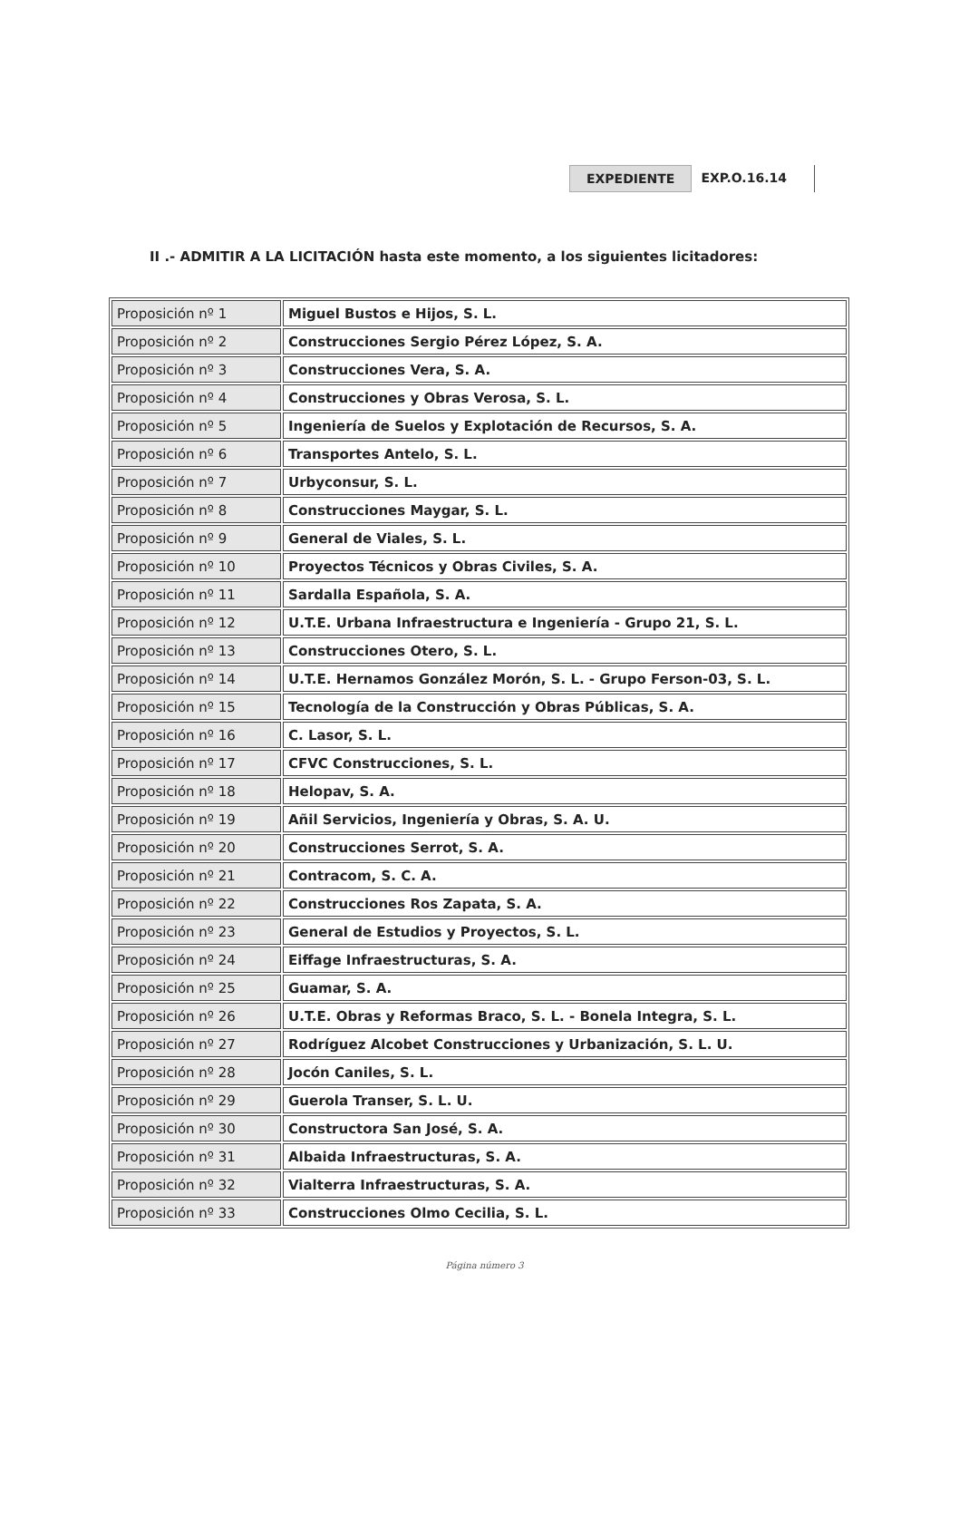EXPEDIENTE EXP.O.16.14
II .- ADMITIR A LA LICITACIÓN hasta este momento, a los siguientes licitadores:
| Proposición nº 1 | Miguel Bustos e Hijos, S. L. |
| Proposición nº 2 | Construcciones Sergio Pérez López, S. A. |
| Proposición nº 3 | Construcciones Vera, S. A. |
| Proposición nº 4 | Construcciones y Obras Verosa, S. L. |
| Proposición nº 5 | Ingeniería de Suelos y Explotación de Recursos, S. A. |
| Proposición nº 6 | Transportes Antelo, S. L. |
| Proposición nº 7 | Urbyconsur, S. L. |
| Proposición nº 8 | Construcciones Maygar, S. L. |
| Proposición nº 9 | General de Viales, S. L. |
| Proposición nº 10 | Proyectos Técnicos y Obras Civiles, S. A. |
| Proposición nº 11 | Sardalla Española, S. A. |
| Proposición nº 12 | U.T.E. Urbana Infraestructura e Ingeniería - Grupo 21, S. L. |
| Proposición nº 13 | Construcciones Otero, S. L. |
| Proposición nº 14 | U.T.E. Hernamos González Morón, S. L. - Grupo Ferson-03, S. L. |
| Proposición nº 15 | Tecnología de la Construcción y Obras Públicas, S. A. |
| Proposición nº 16 | C. Lasor, S. L. |
| Proposición nº 17 | CFVC Construcciones, S. L. |
| Proposición nº 18 | Helopav, S. A. |
| Proposición nº 19 | Añil Servicios, Ingeniería y Obras, S. A. U. |
| Proposición nº 20 | Construcciones Serrot, S. A. |
| Proposición nº 21 | Contracom, S. C. A. |
| Proposición nº 22 | Construcciones Ros Zapata, S. A. |
| Proposición nº 23 | General de Estudios y Proyectos, S. L. |
| Proposición nº 24 | Eiffage Infraestructuras, S. A. |
| Proposición nº 25 | Guamar, S. A. |
| Proposición nº 26 | U.T.E. Obras y Reformas Braco, S. L. - Bonela Integra, S. L. |
| Proposición nº 27 | Rodríguez Alcobet Construcciones y Urbanización, S. L. U. |
| Proposición nº 28 | Jocón Caniles, S. L. |
| Proposición nº 29 | Guerola Transer, S. L. U. |
| Proposición nº 30 | Constructora San José, S. A. |
| Proposición nº 31 | Albaida Infraestructuras, S. A. |
| Proposición nº 32 | Vialterra Infraestructuras, S. A. |
| Proposición nº 33 | Construcciones Olmo Cecilia, S. L. |
Página número 3